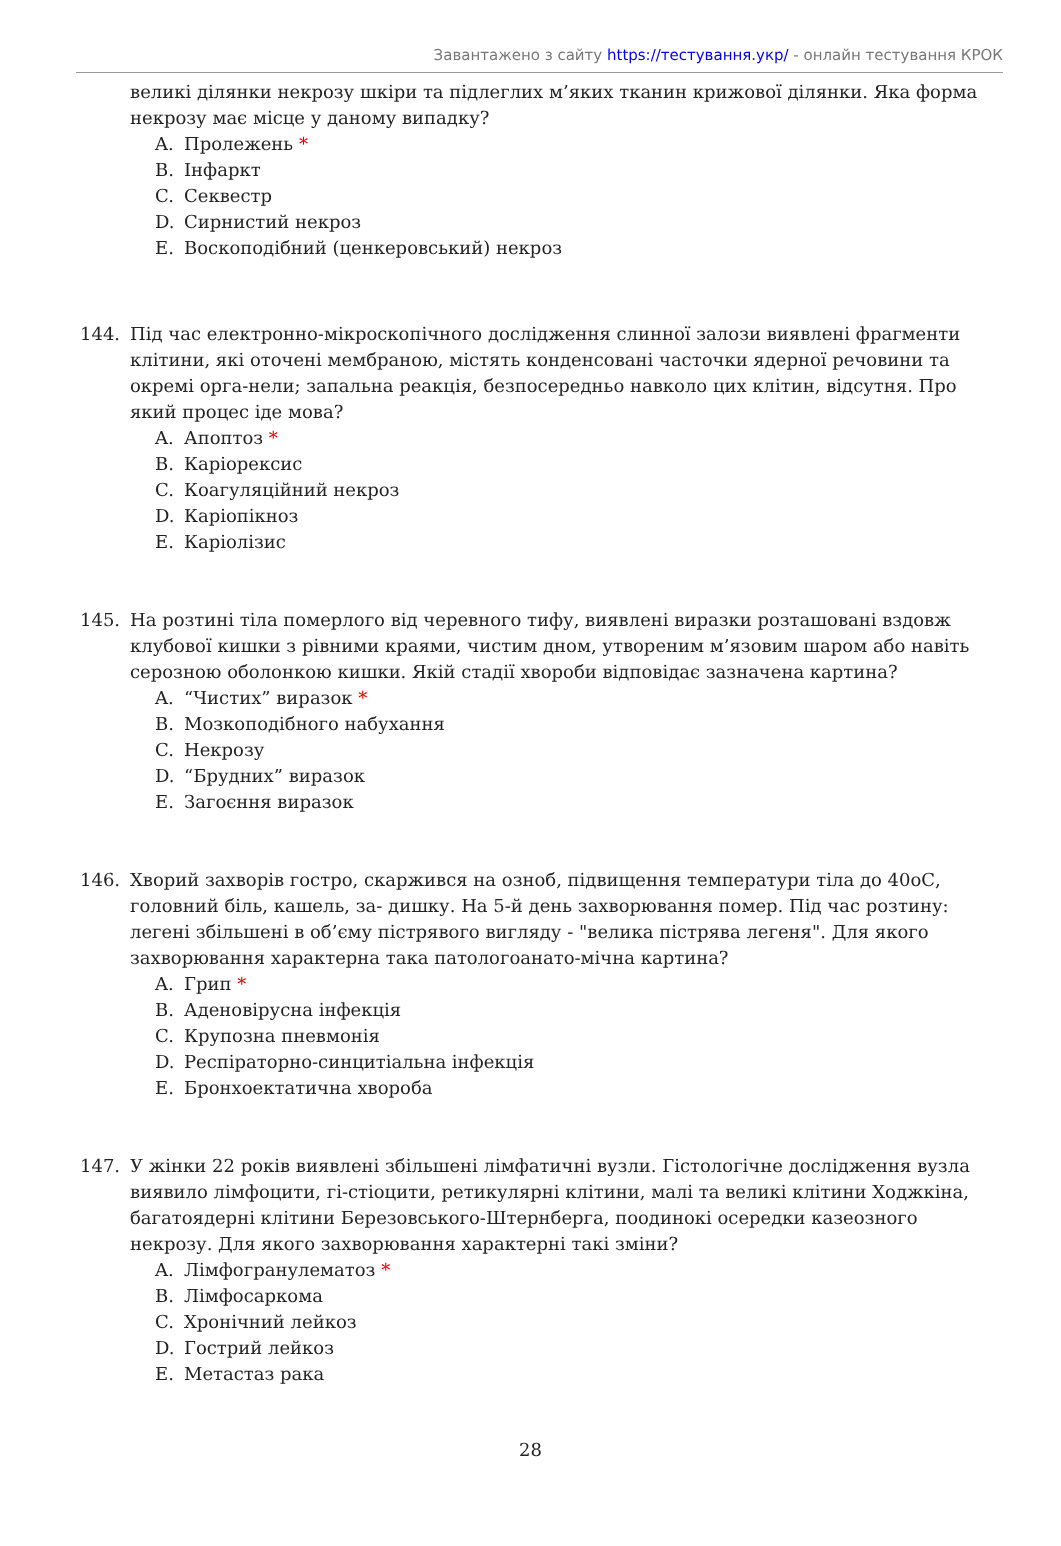Завантажено з сайту https://тестування.укр/ - онлайн тестування КРОК
великі ділянки некрозу шкіри та підлеглих м’яких тканин крижової ділянки. Яка форма некрозу має місце у даному випадку?
A. Пролежень *
B. Інфаркт
C. Секвестр
D. Сирнистий некроз
E. Воскоподібний (ценкеровський) некроз
144. Під час електронно-мікроскопічного дослідження слинної залози виявлені фрагменти клітини, які оточені мембраною, містять конденсовані часточки ядерної речовини та окремі орга-нели; запальна реакція, безпосередньо навколо цих клітин, відсутня. Про який процес іде мова?
A. Апоптоз *
B. Каріорексис
C. Коагуляційний некроз
D. Каріопікноз
E. Каріолізис
145. На розтині тіла померлого від черевного тифу, виявлені виразки розташовані вздовж клубової кишки з рівними краями, чистим дном, утвореним м’язовим шаром або навіть серозною оболонкою кишки. Якій стадії хвороби відповідає зазначена картина?
A. “Чистих” виразок *
B. Мозкоподібного набухання
C. Некрозу
D. “Брудних” виразок
E. Загоєння виразок
146. Хворий захворів гостро, скаржився на озноб, підвищення температури тіла до 40оС, головний біль, кашель, за- дишку. На 5-й день захворювання помер. Під час розтину: легені збільшені в об’єму пістрявого вигляду - "велика пістрява легеня". Для якого захворювання характерна така патологоанато-мічна картина?
A. Грип *
B. Аденовірусна інфекція
C. Крупозна пневмонія
D. Респіраторно-синцитіальна інфекція
E. Бронхоектатична хвороба
147. У жінки 22 років виявлені збільшені лімфатичні вузли. Гістологічне дослідження вузла виявило лімфоцити, гі-стіоцити, ретикулярні клітини, малі та великі клітини Ходжкіна, багатоядерні клітини Березовського-Штернберга, поодинокі осередки казеозного некрозу. Для якого захворювання характерні такі зміни?
A. Лімфогранулематоз *
B. Лімфосаркома
C. Хронічний лейкоз
D. Гострий лейкоз
E. Метастаз рака
28